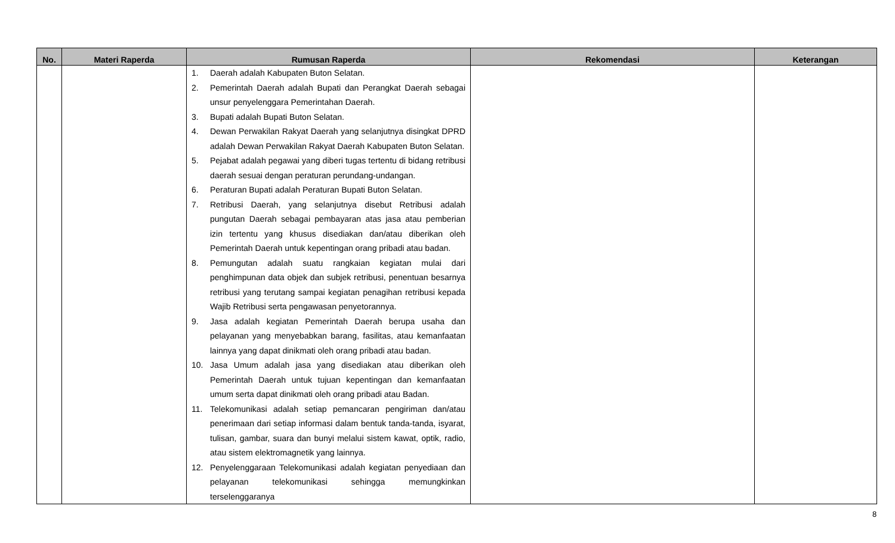| No. | Materi Raperda | Rumusan Raperda | Rekomendasi | Keterangan |
| --- | --- | --- | --- | --- |
| | | 1. Daerah adalah Kabupaten Buton Selatan. 2. Pemerintah Daerah adalah Bupati dan Perangkat Daerah sebagai unsur penyelenggara Pemerintahan Daerah. 3. Bupati adalah Bupati Buton Selatan. 4. Dewan Perwakilan Rakyat Daerah yang selanjutnya disingkat DPRD adalah Dewan Perwakilan Rakyat Daerah Kabupaten Buton Selatan. 5. Pejabat adalah pegawai yang diberi tugas tertentu di bidang retribusi daerah sesuai dengan peraturan perundang-undangan. 6. Peraturan Bupati adalah Peraturan Bupati Buton Selatan. 7. Retribusi Daerah, yang selanjutnya disebut Retribusi adalah pungutan Daerah sebagai pembayaran atas jasa atau pemberian izin tertentu yang khusus disediakan dan/atau diberikan oleh Pemerintah Daerah untuk kepentingan orang pribadi atau badan. 8. Pemungutan adalah suatu rangkaian kegiatan mulai dari penghimpunan data objek dan subjek retribusi, penentuan besarnya retribusi yang terutang sampai kegiatan penagihan retribusi kepada Wajib Retribusi serta pengawasan penyetorannya. 9. Jasa adalah kegiatan Pemerintah Daerah berupa usaha dan pelayanan yang menyebabkan barang, fasilitas, atau kemanfaatan lainnya yang dapat dinikmati oleh orang pribadi atau badan. 10. Jasa Umum adalah jasa yang disediakan atau diberikan oleh Pemerintah Daerah untuk tujuan kepentingan dan kemanfaatan umum serta dapat dinikmati oleh orang pribadi atau Badan. 11. Telekomunikasi adalah setiap pemancaran pengiriman dan/atau penerimaan dari setiap informasi dalam bentuk tanda-tanda, isyarat, tulisan, gambar, suara dan bunyi melalui sistem kawat, optik, radio, atau sistem elektromagnetik yang lainnya. 12. Penyelenggaraan Telekomunikasi adalah kegiatan penyediaan dan pelayanan telekomunikasi sehingga memungkinkan terselenggaranya | | |
8